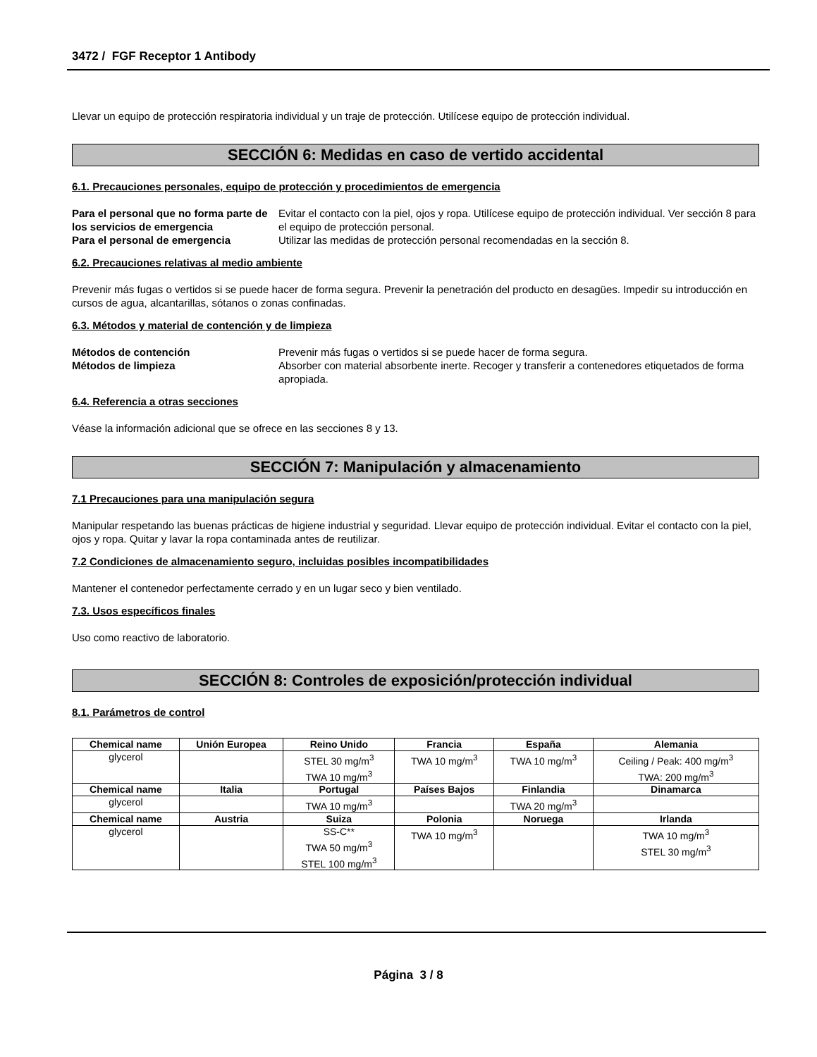3472 / FGF Receptor 1 Antibody
Llevar un equipo de protección respiratoria individual y un traje de protección. Utilícese equipo de protección individual.
SECCIÓN 6: Medidas en caso de vertido accidental
6.1. Precauciones personales, equipo de protección y procedimientos de emergencia
Para el personal que no forma parte de los servicios de emergencia Evitar el contacto con la piel, ojos y ropa. Utilícese equipo de protección individual. Ver sección 8 para el equipo de protección personal. Para el personal de emergencia Utilizar las medidas de protección personal recomendadas en la sección 8.
6.2. Precauciones relativas al medio ambiente
Prevenir más fugas o vertidos si se puede hacer de forma segura. Prevenir la penetración del producto en desagües. Impedir su introducción en cursos de agua, alcantarillas, sótanos o zonas confinadas.
6.3. Métodos y material de contención y de limpieza
Métodos de contención Prevenir más fugas o vertidos si se puede hacer de forma segura. Métodos de limpieza Absorber con material absorbente inerte. Recoger y transferir a contenedores etiquetados de forma apropiada.
6.4. Referencia a otras secciones
Véase la información adicional que se ofrece en las secciones 8 y 13.
SECCIÓN 7: Manipulación y almacenamiento
7.1 Precauciones para una manipulación segura
Manipular respetando las buenas prácticas de higiene industrial y seguridad. Llevar equipo de protección individual. Evitar el contacto con la piel, ojos y ropa. Quitar y lavar la ropa contaminada antes de reutilizar.
7.2 Condiciones de almacenamiento seguro, incluidas posibles incompatibilidades
Mantener el contenedor perfectamente cerrado y en un lugar seco y bien ventilado.
7.3. Usos específicos finales
Uso como reactivo de laboratorio.
SECCIÓN 8: Controles de exposición/protección individual
8.1. Parámetros de control
| Chemical name | Unión Europea | Reino Unido | Francia | España | Alemania |
| --- | --- | --- | --- | --- | --- |
| glycerol | | STEL 30 mg/m<sup>3</sup> TWA 10 mg/m<sup>3</sup> | TWA 10 mg/m<sup>3</sup> | TWA 10 mg/m<sup>3</sup> | Ceiling / Peak: 400 mg/m<sup>3</sup> TWA: 200 mg/m<sup>3</sup> |
| Chemical name | Italia | Portugal | Países Bajos | Finlandia | Dinamarca |
| glycerol | | TWA 10 mg/m<sup>3</sup> | | TWA 20 mg/m<sup>3</sup> | |
| Chemical name | Austria | Suiza | Polonia | Noruega | Irlanda |
| glycerol | | SS-C** TWA 50 mg/m<sup>3</sup> STEL 100 mg/m<sup>3</sup> | TWA 10 mg/m<sup>3</sup> | | TWA 10 mg/m<sup>3</sup> STEL 30 mg/m<sup>3</sup> |
Página 3 / 8